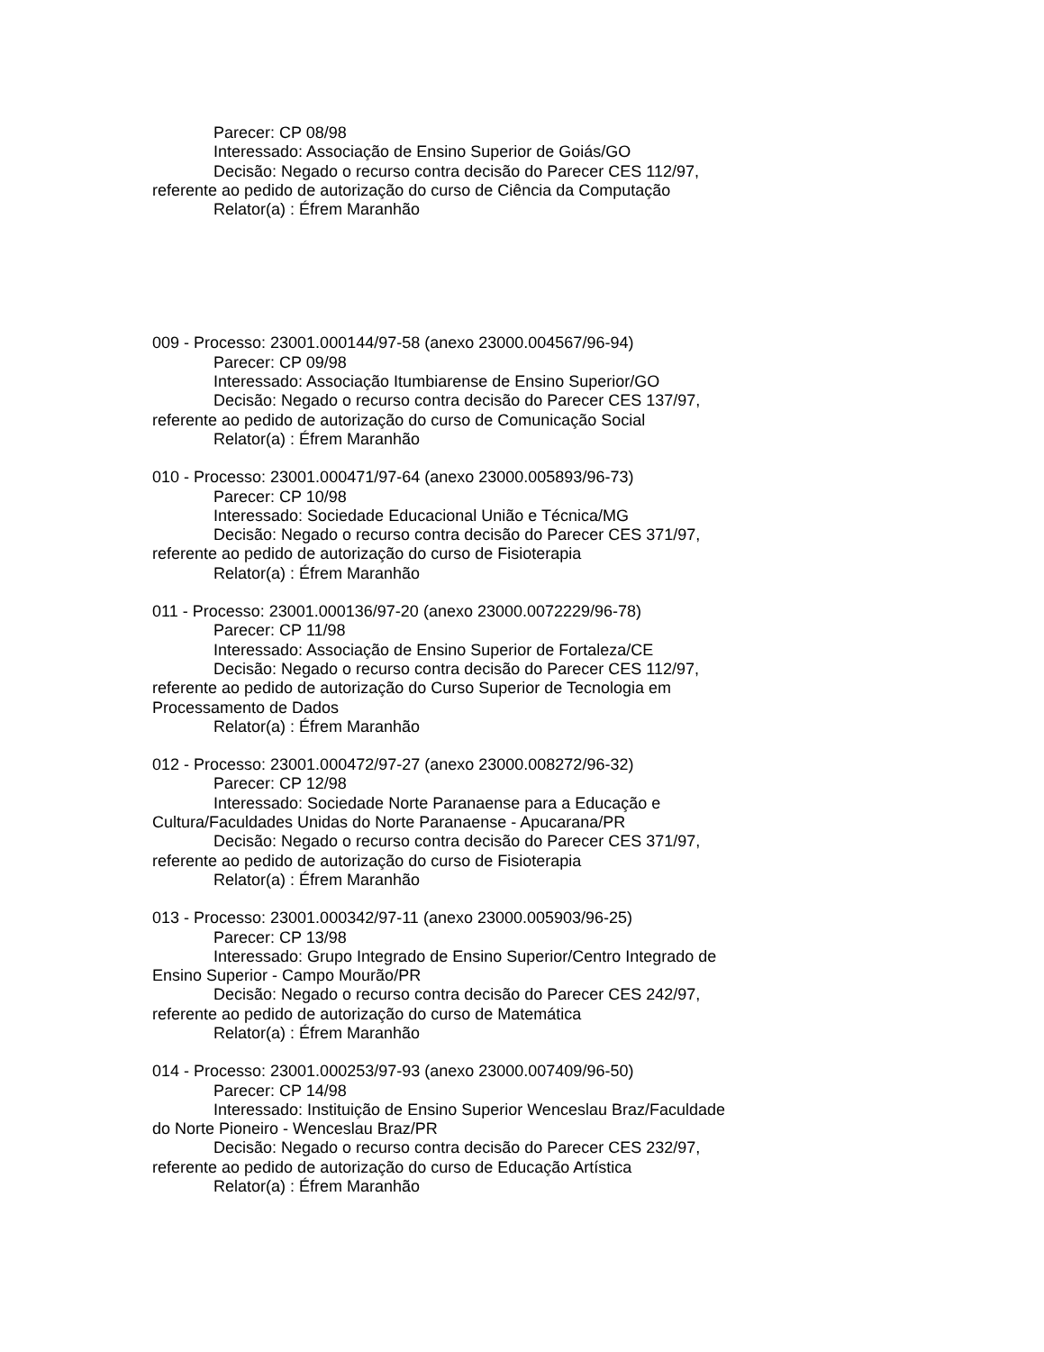Parecer: CP 08/98
Interessado: Associação de Ensino Superior de Goiás/GO
Decisão: Negado o recurso contra decisão do Parecer CES 112/97, referente ao pedido de autorização do curso de Ciência da Computação
Relator(a) : Éfrem Maranhão
009 - Processo: 23001.000144/97-58 (anexo 23000.004567/96-94)
Parecer: CP 09/98
Interessado: Associação Itumbiarense de Ensino Superior/GO
Decisão: Negado o recurso contra decisão do Parecer CES 137/97, referente ao pedido de autorização do curso de Comunicação Social
Relator(a) : Éfrem Maranhão
010 - Processo: 23001.000471/97-64 (anexo 23000.005893/96-73)
Parecer: CP 10/98
Interessado: Sociedade Educacional União e Técnica/MG
Decisão: Negado o recurso contra decisão do Parecer CES 371/97, referente ao pedido de autorização do curso de Fisioterapia
Relator(a) : Éfrem Maranhão
011 - Processo: 23001.000136/97-20 (anexo 23000.0072229/96-78)
Parecer: CP 11/98
Interessado: Associação de Ensino Superior de Fortaleza/CE
Decisão: Negado o recurso contra decisão do Parecer CES 112/97, referente ao pedido de autorização do Curso Superior de Tecnologia em Processamento de Dados
Relator(a) : Éfrem Maranhão
012 - Processo: 23001.000472/97-27 (anexo 23000.008272/96-32)
Parecer: CP 12/98
Interessado: Sociedade Norte Paranaense para a Educação e Cultura/Faculdades Unidas do Norte Paranaense - Apucarana/PR
Decisão: Negado o recurso contra decisão do Parecer CES 371/97, referente ao pedido de autorização do curso de Fisioterapia
Relator(a) : Éfrem Maranhão
013 - Processo: 23001.000342/97-11 (anexo 23000.005903/96-25)
Parecer: CP 13/98
Interessado: Grupo Integrado de Ensino Superior/Centro Integrado de Ensino Superior - Campo Mourão/PR
Decisão: Negado o recurso contra decisão do Parecer CES 242/97, referente ao pedido de autorização do curso de Matemática
Relator(a) : Éfrem Maranhão
014 - Processo: 23001.000253/97-93 (anexo 23000.007409/96-50)
Parecer: CP 14/98
Interessado: Instituição de Ensino Superior Wenceslau Braz/Faculdade do Norte Pioneiro - Wenceslau Braz/PR
Decisão: Negado o recurso contra decisão do Parecer CES 232/97, referente ao pedido de autorização do curso de Educação Artística
Relator(a) : Éfrem Maranhão